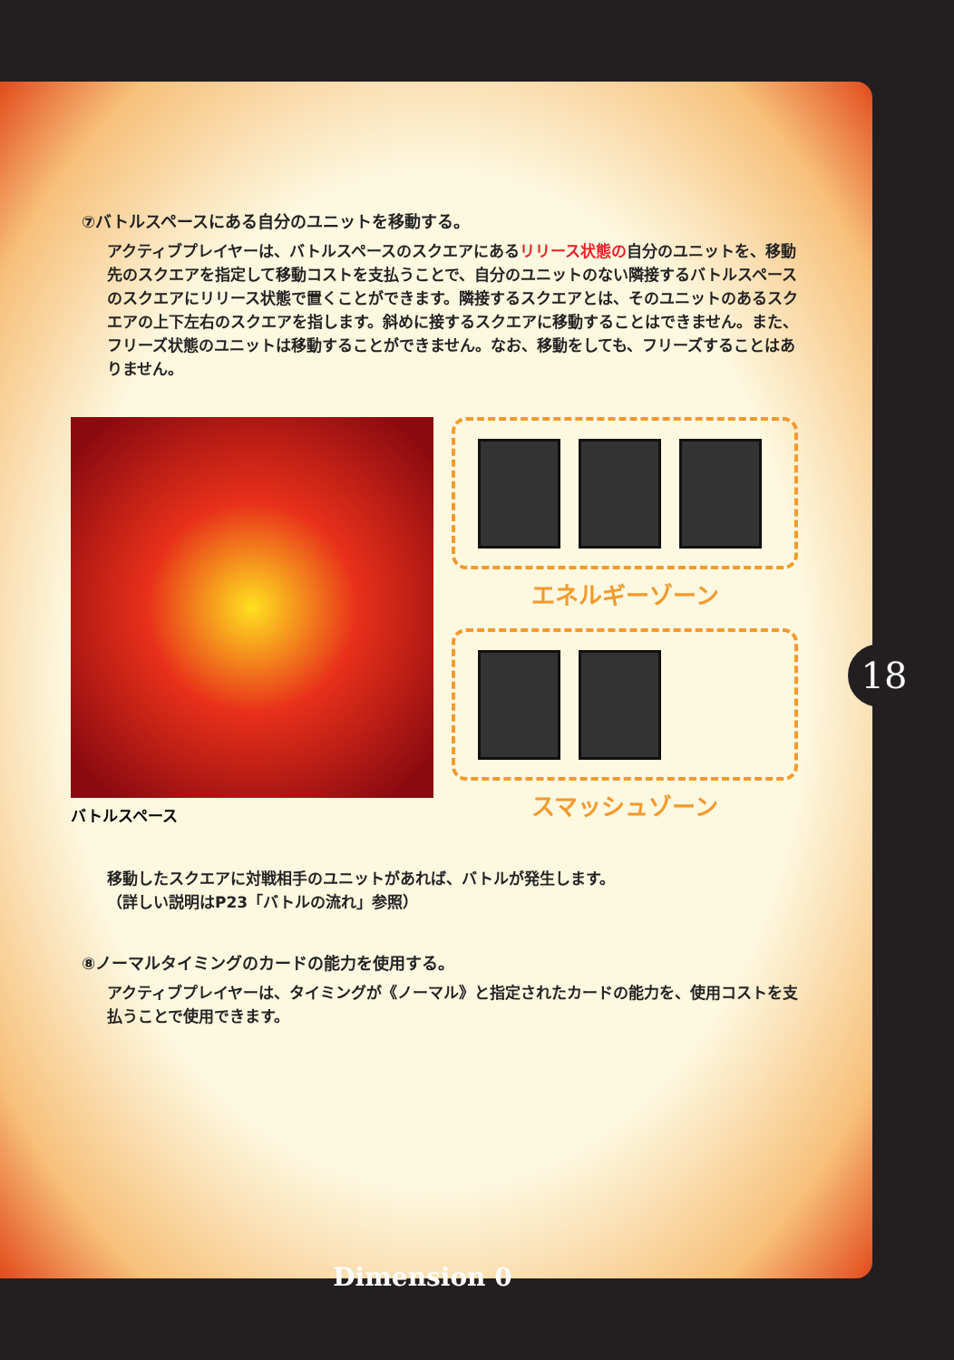⑦バトルスペースにある自分のユニットを移動する。
アクティブプレイヤーは、バトルスペースのスクエアにあるリリース状態の自分のユニットを、移動先のスクエアを指定して移動コストを支払うことで、自分のユニットのない隣接するバトルスペースのスクエアにリリース状態で置くことができます。隣接するスクエアとは、そのユニットのあるスクエアの上下左右のスクエアを指します。斜めに接するスクエアに移動することはできません。また、フリーズ状態のユニットは移動することができません。なお、移動をしても、フリーズすることはありません。
バトルスペース
エネルギーゾーン
スマッシュゾーン
移動したスクエアに対戦相手のユニットがあれば、バトルが発生します。
（詳しい説明はP23「バトルの流れ」参照）
⑧ノーマルタイミングのカードの能力を使用する。
アクティブプレイヤーは、タイミングが《ノーマル》と指定されたカードの能力を、使用コストを支払うことで使用できます。
18
Dimension 0